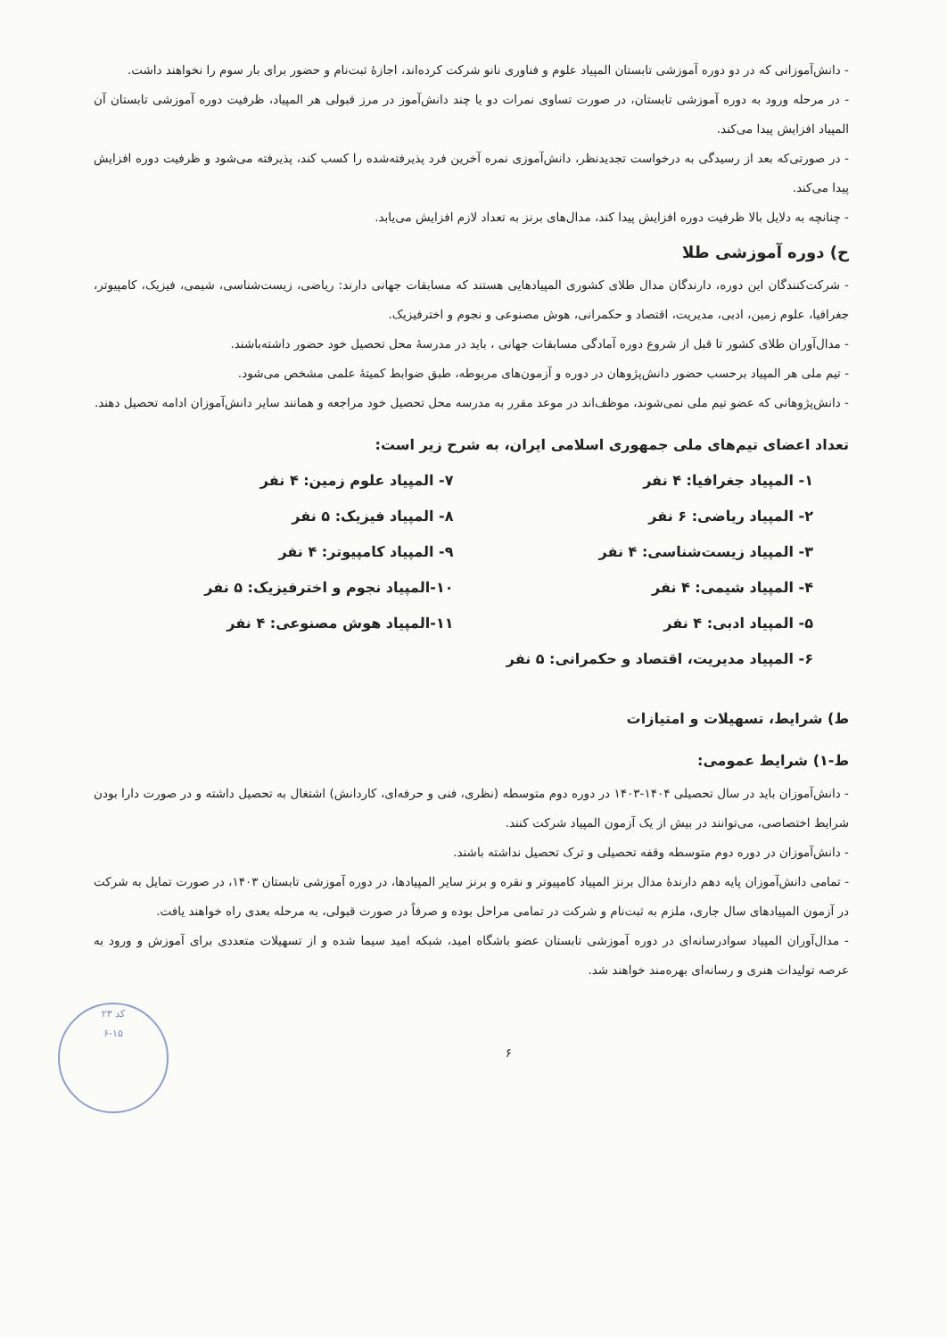- دانش‌آموزانی که در دو دوره آموزشی تابستان المپیاد علوم و فناوری نانو شرکت کرده‌اند، اجازهٔ ثبت‌نام و حضور برای بار سوم را نخواهند داشت.
- در مرحله ورود به دوره آموزشی تابستان، در صورت تساوی نمرات دو یا چند دانش‌آموز در مرز قبولی هر المپیاد، ظرفیت دوره آموزشی تابستان آن المپیاد افزایش پیدا می‌کند.
- در صورتی‌که بعد از رسیدگی به درخواست تجدیدنظر، دانش‌آموزی نمره آخرین فرد پذیرفته‌شده را کسب کند، پذیرفته می‌شود و ظرفیت دوره افزایش پیدا می‌کند.
- چنانچه به دلایل بالا ظرفیت دوره افزایش پیدا کند، مدال‌های برنز به تعداد لازم افزایش می‌یابد.
ح) دوره آموزشی طلا
- شرکت‌کنندگان این دوره، دارندگان مدال طلای کشوری المپیادهایی هستند که مسابقات جهانی دارند: ریاضی، زیست‌شناسی، شیمی، فیزیک، کامپیوتر، جغرافیا، علوم زمین، ادبی، مدیریت، اقتصاد و حکمرانی، هوش مصنوعی و نجوم و اخترفیزیک.
- مدال‌آوران طلای کشور تا قبل از شروع دوره آمادگی مسابقات جهانی ، باید در مدرسهٔ محل تحصیل خود حضور داشته‌باشند.
- تیم ملی هر المپیاد برحسب حضور دانش‌پژوهان در دوره و آزمون‌های مربوطه، طبق ضوابط کمیتهٔ علمی مشخص می‌شود.
- دانش‌پژوهانی که عضو تیم ملی نمی‌شوند، موظف‌اند در موعد مقرر به مدرسه محل تحصیل خود مراجعه و همانند سایر دانش‌آموزان ادامه تحصیل دهند.
تعداد اعضای تیم‌های ملی جمهوری اسلامی ایران، به شرح زیر است:
۱- المپیاد جغرافیا: ۴ نفر
۲- المپیاد ریاضی: ۶ نفر
۳- المپیاد زیست‌شناسی: ۴ نفر
۴- المپیاد شیمی: ۴ نفر
۵- المپیاد ادبی: ۴ نفر
۶- المپیاد مدیریت، اقتصاد و حکمرانی: ۵ نفر
۷- المپیاد علوم زمین: ۴ نفر
۸- المپیاد فیزیک: ۵ نفر
۹- المپیاد کامپیوتر: ۴ نفر
۱۰-المپیاد نجوم و اخترفیزیک: ۵ نفر
۱۱-المپیاد هوش مصنوعی: ۴ نفر
ط) شرایط، تسهیلات و امتیازات
ط-۱) شرایط عمومی:
- دانش‌آموزان باید در سال تحصیلی ۱۴۰۴-۱۴۰۳ در دوره دوم متوسطه (نظری، فنی و حرفه‌ای، کاردانش) اشتغال به تحصیل داشته و در صورت دارا بودن شرایط اختصاصی، می‌توانند در بیش از یک آزمون المپیاد شرکت کنند.
- دانش‌آموزان در دوره دوم متوسطه وقفه تحصیلی و ترک تحصیل نداشته باشند.
- تمامی دانش‌آموزان پایه دهم دارندهٔ مدال برنز المپیاد کامپیوتر و نقره و برنز سایر المپیادها، در دوره آموزشی تابستان ۱۴۰۳، در صورت تمایل به شرکت در آزمون المپیادهای سال جاری، ملزم به ثبت‌نام و شرکت در تمامی مراحل بوده و صرفاً در صورت قبولی، به مرحله بعدی راه خواهند یافت.
- مدال‌آوران المپیاد سوادرسانه‌ای در دوره آموزشی تابستان عضو باشگاه امید، شبکه امید سیما شده و از تسهیلات متعددی برای آموزش و ورود به عرصه تولیدات هنری و رسانه‌ای بهره‌مند خواهند شد.
کد ۲۳
۶-۱۵
۶